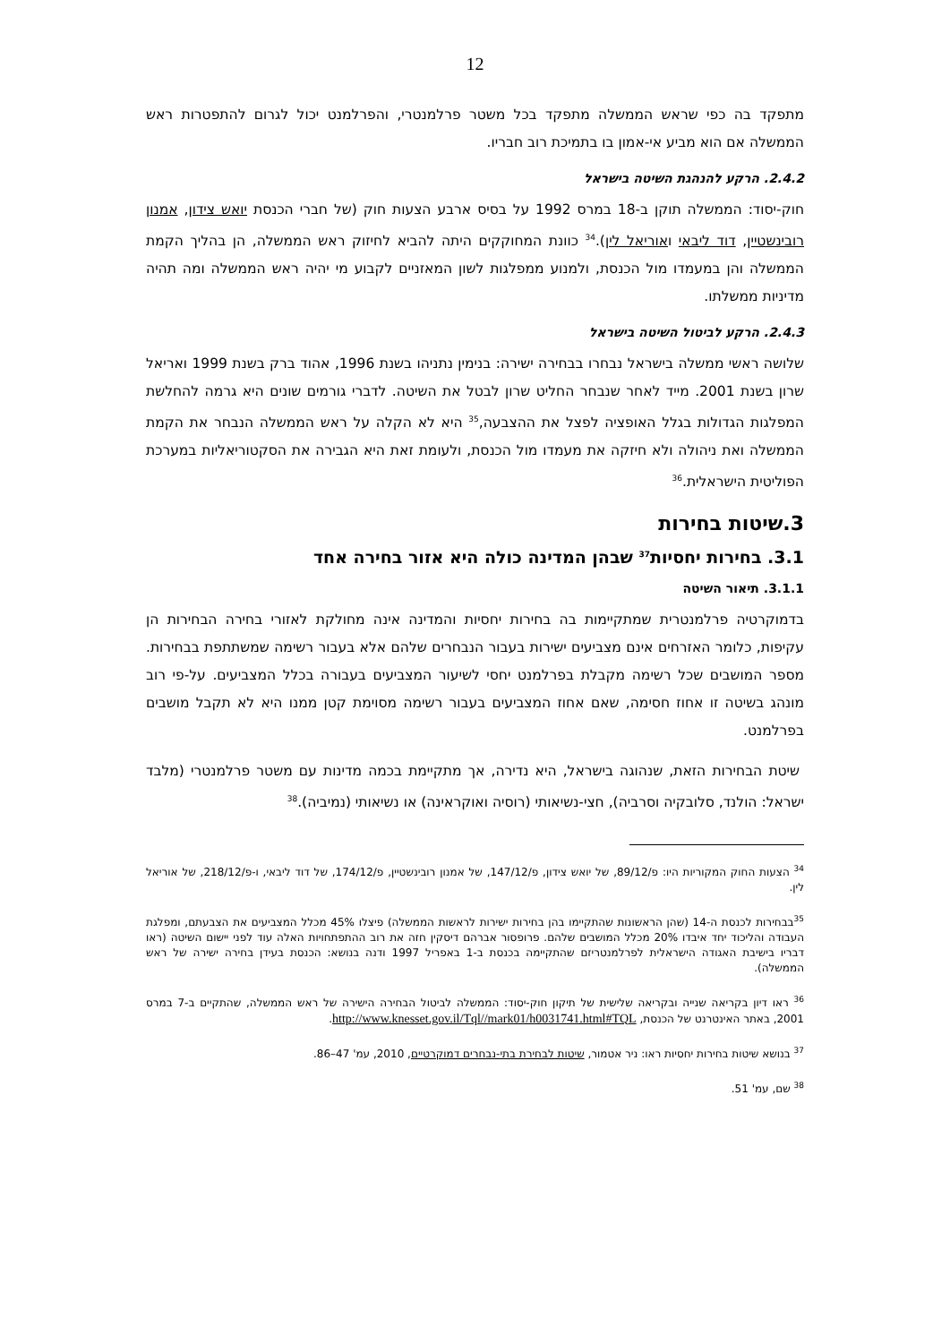12
מתפקד בה כפי שראש הממשלה מתפקד בכל משטר פרלמנטרי, והפרלמנט יכול לגרום להתפטרות ראש הממשלה אם הוא מביע אי-אמון בו בתמיכת רוב חבריו.
2.4.2. הרקע להנהגת השיטה בישראל
חוק-יסוד: הממשלה תוקן ב-18 במרס 1992 על בסיס ארבע הצעות חוק (של חברי הכנסת יואש צידון, אמנון רובינשטיין, דוד ליבאי ואוריאל לין).<sup>34</sup> כוונת המחוקקים היתה להביא לחיזוק ראש הממשלה, הן בהליך הקמת הממשלה והן במעמדו מול הכנסת, ולמנוע ממפלגות לשון המאזניים לקבוע מי יהיה ראש הממשלה ומה תהיה מדיניות ממשלתו.
2.4.3. הרקע לביטול השיטה בישראל
שלושה ראשי ממשלה בישראל נבחרו בבחירה ישירה: בנימין נתניהו בשנת 1996, אהוד ברק בשנת 1999 ואריאל שרון בשנת 2001. מייד לאחר שנבחר החליט שרון לבטל את השיטה. לדברי גורמים שונים היא גרמה להחלשת המפלגות הגדולות בגלל האופציה לפצל את ההצבעה,<sup>35</sup> היא לא הקלה על ראש הממשלה הנבחר את הקמת הממשלה ואת ניהולה ולא חיזקה את מעמדו מול הכנסת, ולעומת זאת היא הגבירה את הסקטוריאליות במערכת הפוליטית הישראלית.<sup>36</sup>
3.שיטות בחירות
3.1. בחירות יחסיות<sup>37</sup> שבהן המדינה כולה היא אזור בחירה אחד
3.1.1. תיאור השיטה
בדמוקרטיה פרלמנטרית שמתקיימות בה בחירות יחסיות והמדינה אינה מחולקת לאזורי בחירה הבחירות הן עקיפות, כלומר האזרחים אינם מצביעים ישירות בעבור הנבחרים שלהם אלא בעבור רשימה שמשתתפת בבחירות. מספר המושבים שכל רשימה מקבלת בפרלמנט יחסי לשיעור המצביעים בעבורה בכלל המצביעים. על-פי רוב מונהג בשיטה זו אחוז חסימה, שאם אחוז המצביעים בעבור רשימה מסוימת קטן ממנו היא לא תקבל מושבים בפרלמנט.
שיטת הבחירות הזאת, שנהוגה בישראל, היא נדירה, אך מתקיימת בכמה מדינות עם משטר פרלמנטרי (מלבד ישראל: הולנד, סלובקיה וסרביה), חצי-נשיאותי (רוסיה ואוקראינה) או נשיאותי (נמיביה).<sup>38</sup>
<sup>34</sup> הצעות החוק המקוריות היו: פ/89/12, של יואש צידון, פ/147/12, של אמנון רובינשטיין, פ/174/12, של דוד ליבאי, ו-פ/218/12, של אוריאל לין.
<sup>35</sup> בבחירות לכנסת ה-14 (שהן הראשונות שהתקיימו בהן בחירות ישירות לראשות הממשלה) פיצלו 45% מכלל המצביעים את הצבעתם, ומפלגת העבודה והליכוד יחד איבדו 20% מכלל המושבים שלהם. פרופסור אברהם דיסקין חזה את רוב ההתפתחויות האלה עוד לפני יישום השיטה (ראו דבריו בישיבת האגודה הישראלית לפרלמנטריזם שהתקיימה בכנסת ב-1 באפריל 1997 ודנה בנושא: הכנסת בעידן בחירה ישירה של ראש הממשלה).
<sup>36</sup> ראו דיון בקריאה שנייה ובקריאה שלישית של תיקון חוק-יסוד: הממשלה לביטול הבחירה הישירה של ראש הממשלה, שהתקיים ב-7 במרס 2001, באתר האינטרנט של הכנסת, http://www.knesset.gov.il/Tql//mark01/h0031741.html#TQL.
<sup>37</sup> בנושא שיטות בחירות יחסיות ראו: ניר אטמור, שיטות לבחירת בתי-נבחרים דמוקרטיים, 2010, עמ' 47–86.
<sup>38</sup> שם, עמ' 51.